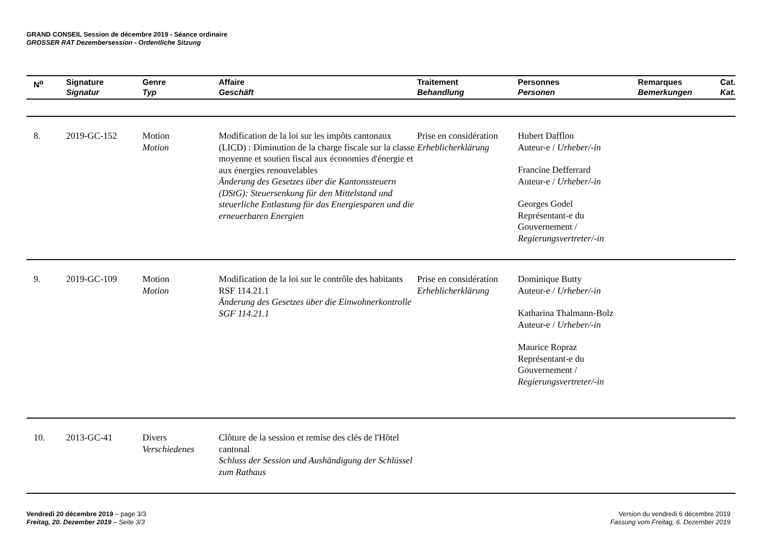GRAND CONSEIL Session de décembre 2019 - Séance ordinaire
GROSSER RAT Dezembersession - Ordentliche Sitzung
| N<sup>o</sup> | Signature Signatur | Genre Typ | Affaire Geschäft | Traitement Behandlung | Personnes Personen | Remarques Bemerkungen | Cat. Kat. |
| --- | --- | --- | --- | --- | --- | --- | --- |
| 8. | 2019-GC-152 | Motion Motion | Modification de la loi sur les impôts cantonaux (LICD) : Diminution de la charge fiscale sur la classe moyenne et soutien fiscal aux économies d'énergie et aux énergies renouvelables Änderung des Gesetzes über die Kantonssteuern (DStG): Steuersenkung für den Mittelstand und steuerliche Entlastung für das Energiesparen und die erneuerbaren Energien | Prise en considération Erheblicherklärung | Hubert Dafflon Auteur-e / Urheber/-in Francine Defferrard Auteur-e / Urheber/-in Georges Godel Représentant-e du Gouvernement / Regierungsvertreter/-in | | |
| 9. | 2019-GC-109 | Motion Motion | Modification de la loi sur le contrôle des habitants RSF 114.21.1 Änderung des Gesetzes über die Einwohnerkontrolle SGF 114.21.1 | Prise en considération Erheblicherklärung | Dominique Butty Auteur-e / Urheber/-in Katharina Thalmann-Bolz Auteur-e / Urheber/-in Maurice Ropraz Représentant-e du Gouvernement / Regierungsvertreter/-in | | |
| 10. | 2013-GC-41 | Divers Verschiedenes | Clôture de la session et remise des clés de l'Hôtel cantonal Schluss der Session und Aushändigung der Schlüssel zum Rathaus | | | | |
Vendredi 20 décembre 2019 – page 3/3
Freitag, 20. Dezember 2019 – Seite 3/3
Version du vendredi 6 décembre 2019
Fassung vom Freitag, 6. Dezember 2019